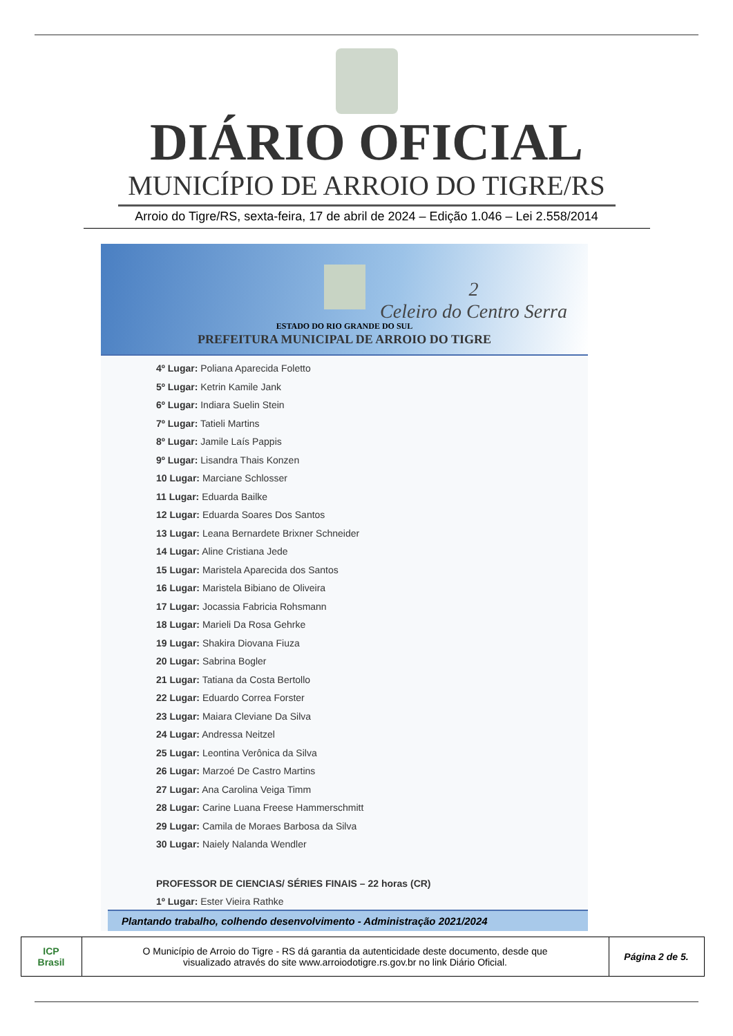DIÁRIO OFICIAL
MUNICÍPIO DE ARROIO DO TIGRE/RS
Arroio do Tigre/RS, sexta-feira, 17 de abril de 2024 – Edição 1.046 – Lei 2.558/2014
2
Celeiro do Centro Serra
ESTADO DO RIO GRANDE DO SUL
PREFEITURA MUNICIPAL DE ARROIO DO TIGRE
4º Lugar: Poliana Aparecida Foletto
5º Lugar: Ketrin Kamile Jank
6º Lugar: Indiara Suelin Stein
7º Lugar: Tatieli Martins
8º Lugar: Jamile Laís Pappis
9º Lugar: Lisandra Thais Konzen
10 Lugar: Marciane Schlosser
11 Lugar: Eduarda Bailke
12 Lugar: Eduarda Soares Dos Santos
13 Lugar: Leana Bernardete Brixner Schneider
14 Lugar: Aline Cristiana Jede
15 Lugar: Maristela Aparecida dos Santos
16 Lugar: Maristela Bibiano de Oliveira
17 Lugar: Jocassia Fabricia Rohsmann
18 Lugar: Marieli Da Rosa Gehrke
19 Lugar: Shakira Diovana Fiuza
20 Lugar: Sabrina Bogler
21 Lugar: Tatiana da Costa Bertollo
22 Lugar: Eduardo Correa Forster
23 Lugar: Maiara Cleviane Da Silva
24 Lugar: Andressa Neitzel
25 Lugar: Leontina Verônica da Silva
26 Lugar: Marzoé De Castro Martins
27 Lugar: Ana Carolina Veiga Timm
28 Lugar: Carine Luana Freese Hammerschmitt
29 Lugar: Camila de Moraes Barbosa da Silva
30 Lugar: Naiely Nalanda Wendler
PROFESSOR DE CIENCIAS/ SÉRIES FINAIS – 22 horas (CR)
1º Lugar: Ester Vieira Rathke
Plantando trabalho, colhendo desenvolvimento - Administração 2021/2024
| ICP Brasil | O Município de Arroio do Tigre - RS dá garantia da autenticidade deste documento, desde que visualizado através do site www.arroiodotigre.rs.gov.br no link Diário Oficial. | Página 2 de 5. |